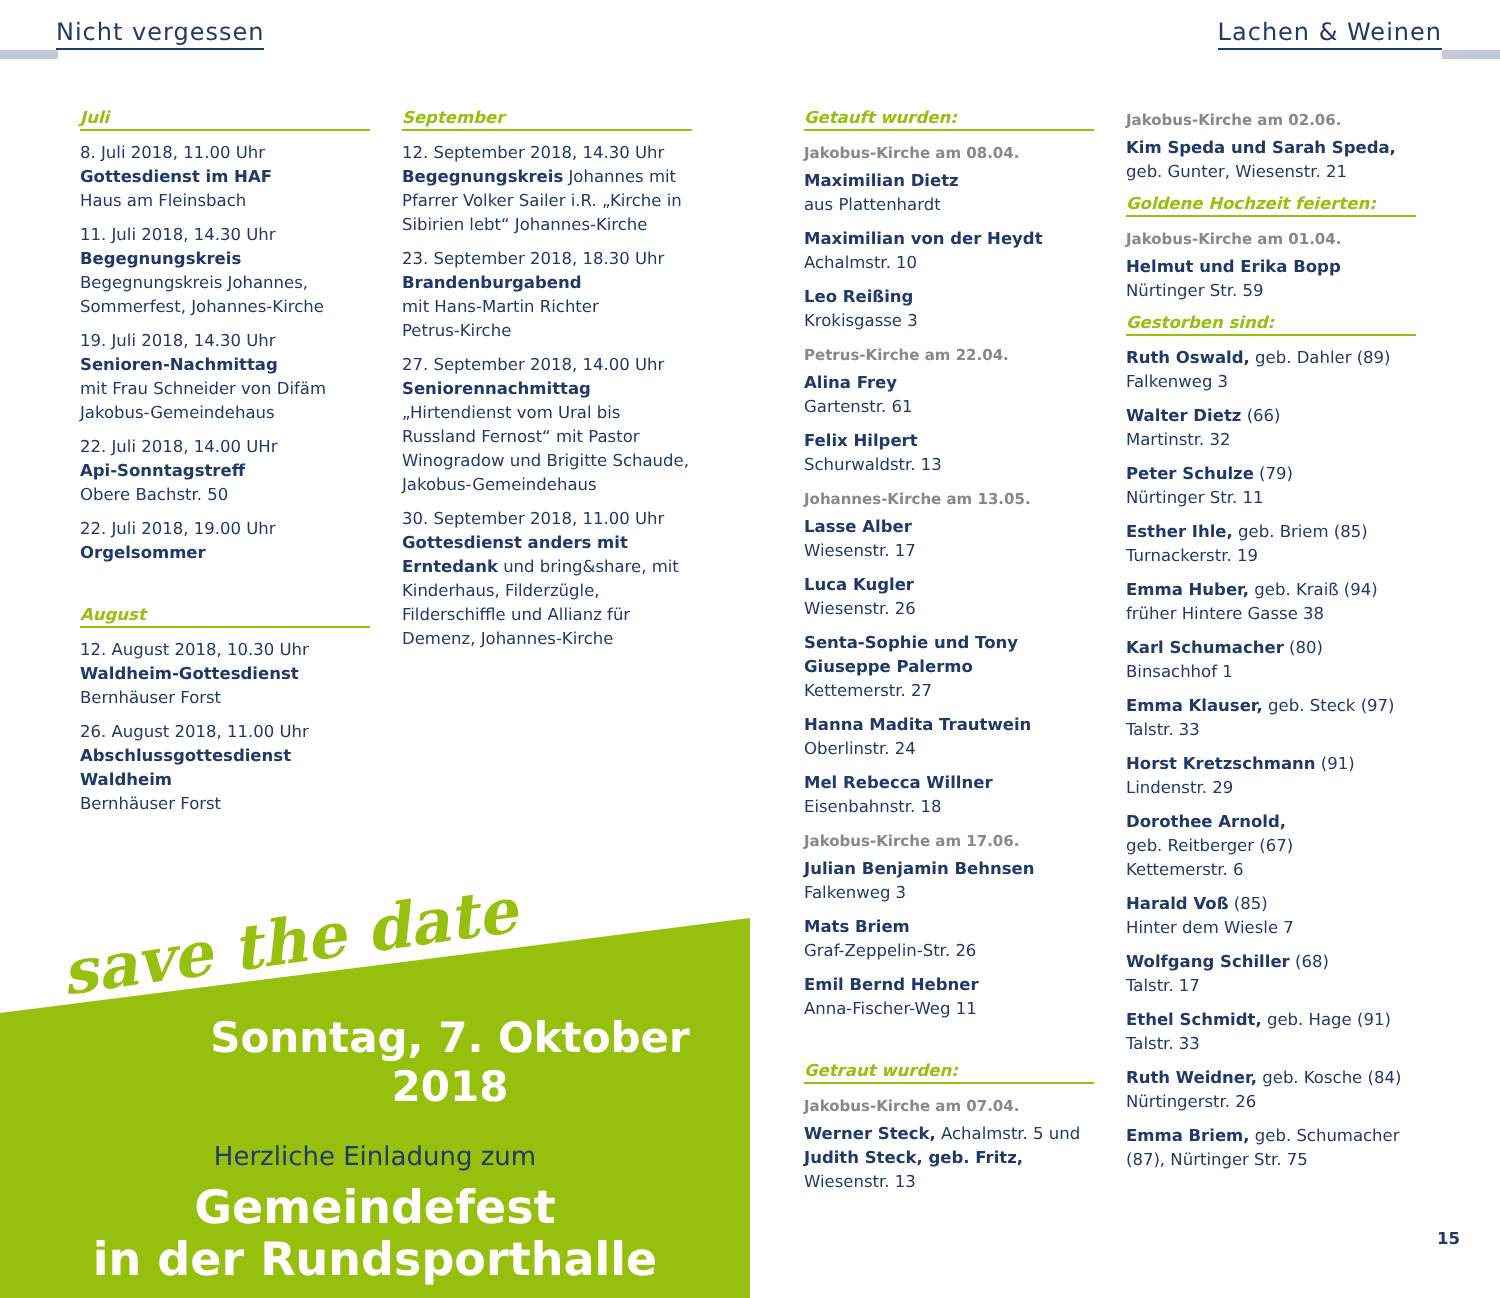Nicht vergessen Lachen & Weinen
Juli
8. Juli 2018, 11.00 Uhr
Gottesdienst im HAF
Haus am Fleinsbach
11. Juli 2018, 14.30 Uhr
Begegnungskreis
Begegnungskreis Johannes, Sommerfest, Johannes-Kirche
19. Juli 2018, 14.30 Uhr
Senioren-Nachmittag
mit Frau Schneider von Difäm Jakobus-Gemeindehaus
22. Juli 2018, 14.00 UHr
Api-Sonntagstreff
Obere Bachstr. 50
22. Juli 2018, 19.00 Uhr
Orgelsommer
August
12. August 2018, 10.30 Uhr
Waldheim-Gottesdienst
Bernhäuser Forst
26. August 2018, 11.00 Uhr
Abschlussgottesdienst Waldheim
Bernhäuser Forst
September
12. September 2018, 14.30 Uhr
Begegnungskreis Johannes mit Pfarrer Volker Sailer i.R. „Kirche in Sibirien lebt“ Johannes-Kirche
23. September 2018, 18.30 Uhr
Brandenburgabend
mit Hans-Martin Richter
Petrus-Kirche
27. September 2018, 14.00 Uhr
Seniorennachmittag
„Hirtendienst vom Ural bis Russland Fernost“ mit Pastor Winogradow und Brigitte Schaude, Jakobus-Gemeindehaus
30. September 2018, 11.00 Uhr
Gottesdienst anders mit Erntedank und bring&share, mit Kinderhaus, Filderzügle, Filderschiffle und Allianz für Demenz, Johannes-Kirche
Getauft wurden:
Jakobus-Kirche am 08.04.
Maximilian Dietz
aus Plattenhardt
Maximilian von der Heydt
Achalmstr. 10
Leo Reißing
Krokisgasse 3
Petrus-Kirche am 22.04.
Alina Frey
Gartenstr. 61
Felix Hilpert
Schurwaldstr. 13
Johannes-Kirche am 13.05.
Lasse Alber
Wiesenstr. 17
Luca Kugler
Wiesenstr. 26
Senta-Sophie und Tony Giuseppe Palermo
Kettemerstr. 27
Hanna Madita Trautwein
Oberlinstr. 24
Mel Rebecca Willner
Eisenbahnstr. 18
Jakobus-Kirche am 17.06.
Julian Benjamin Behnsen
Falkenweg 3
Mats Briem
Graf-Zeppelin-Str. 26
Emil Bernd Hebner
Anna-Fischer-Weg 11
Getraut wurden:
Jakobus-Kirche am 07.04.
Werner Steck, Achalmstr. 5 und Judith Steck, geb. Fritz, Wiesenstr. 13
Jakobus-Kirche am 02.06.
Kim Speda und Sarah Speda, geb. Gunter, Wiesenstr. 21
Goldene Hochzeit feierten:
Jakobus-Kirche am 01.04.
Helmut und Erika Bopp
Nürtinger Str. 59
Gestorben sind:
Ruth Oswald, geb. Dahler (89)
Falkenweg 3
Walter Dietz (66)
Martinstr. 32
Peter Schulze (79)
Nürtinger Str. 11
Esther Ihle, geb. Briem (85)
Turnackerstr. 19
Emma Huber, geb. Kraiß (94)
früher Hintere Gasse 38
Karl Schumacher (80)
Binsachhof 1
Emma Klauser, geb. Steck (97)
Talstr. 33
Horst Kretzschmann (91)
Lindenstr. 29
Dorothee Arnold,
geb. Reitberger (67)
Kettemerstr. 6
Harald Voß (85)
Hinter dem Wiesle 7
Wolfgang Schiller (68)
Talstr. 17
Ethel Schmidt, geb. Hage (91)
Talstr. 33
Ruth Weidner, geb. Kosche (84)
Nürtingerstr. 26
Emma Briem, geb. Schumacher (87), Nürtinger Str. 75
Sonntag, 7. Oktober 2018
Herzliche Einladung zum
Gemeindefest
in der Rundsporthalle
save the date
15